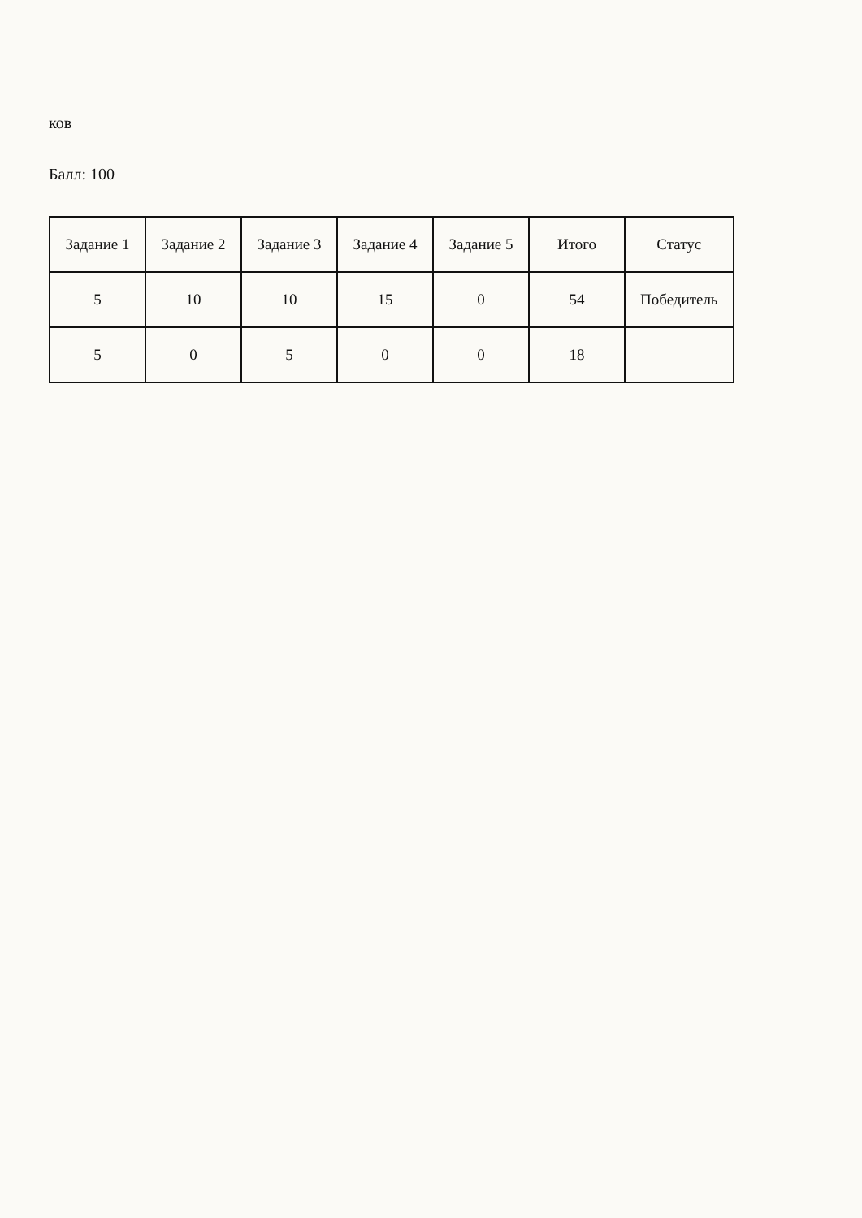ков
Балл: 100
| Задание 1 | Задание 2 | Задание 3 | Задание 4 | Задание 5 | Итого | Статус |
| --- | --- | --- | --- | --- | --- | --- |
| 5 | 10 | 10 | 15 | 0 | 54 | Победитель |
| 5 | 0 | 5 | 0 | 0 | 18 | |